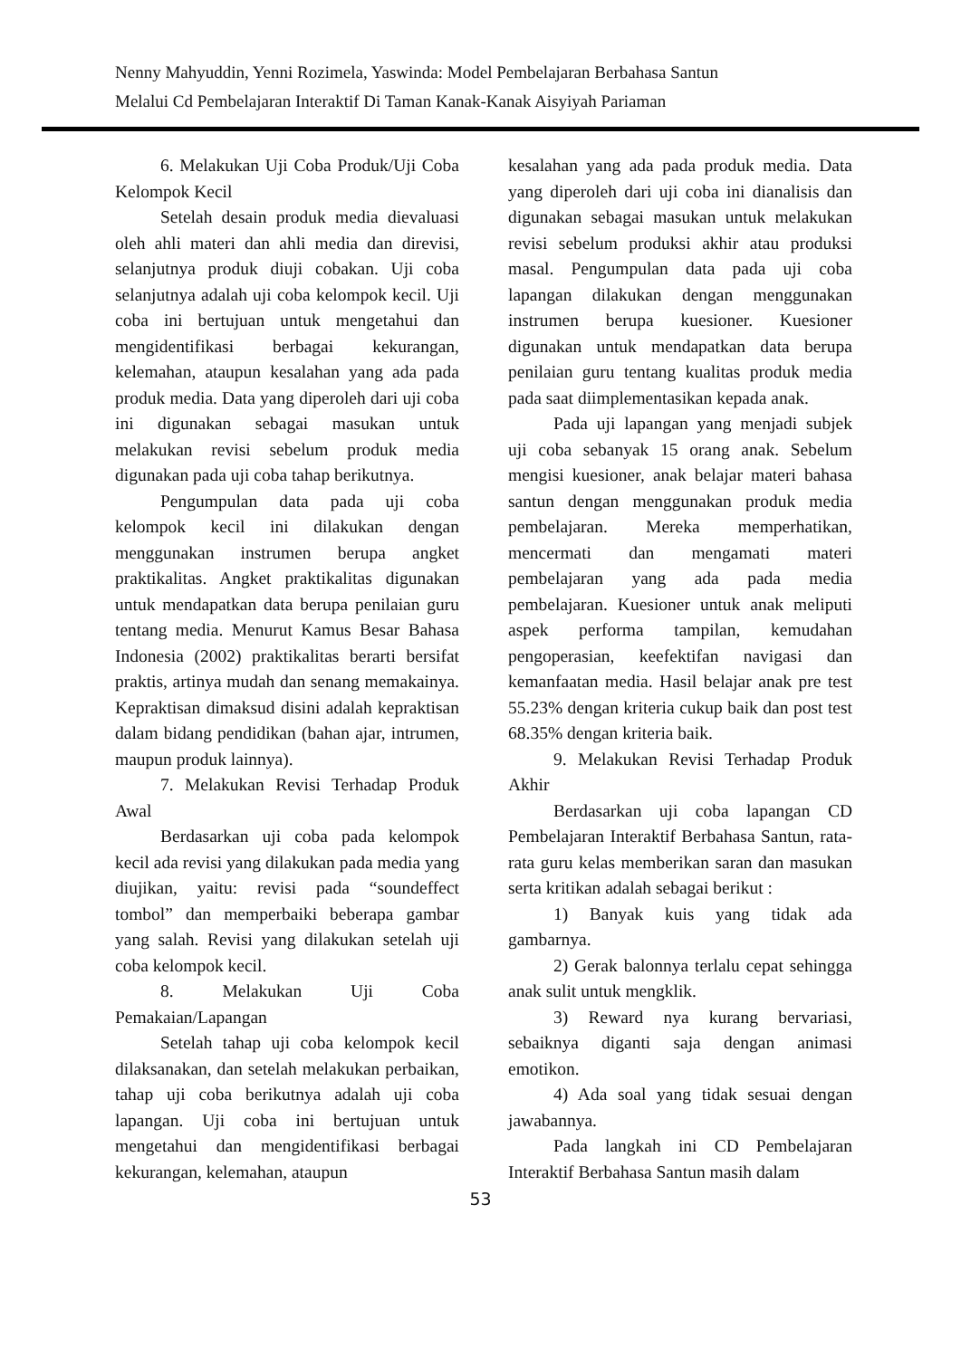Nenny Mahyuddin, Yenni Rozimela, Yaswinda: Model Pembelajaran Berbahasa Santun
Melalui Cd Pembelajaran Interaktif Di Taman Kanak-Kanak Aisyiyah Pariaman
6. Melakukan Uji Coba Produk/Uji Coba Kelompok Kecil
Setelah desain produk media dievaluasi oleh ahli materi dan ahli media dan direvisi, selanjutnya produk diuji cobakan. Uji coba selanjutnya adalah uji coba kelompok kecil. Uji coba ini bertujuan untuk mengetahui dan mengidentifikasi berbagai kekurangan, kelemahan, ataupun kesalahan yang ada pada produk media. Data yang diperoleh dari uji coba ini digunakan sebagai masukan untuk melakukan revisi sebelum produk media digunakan pada uji coba tahap berikutnya.
Pengumpulan data pada uji coba kelompok kecil ini dilakukan dengan menggunakan instrumen berupa angket praktikalitas. Angket praktikalitas digunakan untuk mendapatkan data berupa penilaian guru tentang media. Menurut Kamus Besar Bahasa Indonesia (2002) praktikalitas berarti bersifat praktis, artinya mudah dan senang memakainya. Kepraktisan dimaksud disini adalah kepraktisan dalam bidang pendidikan (bahan ajar, intrumen, maupun produk lainnya).
7. Melakukan Revisi Terhadap Produk Awal
Berdasarkan uji coba pada kelompok kecil ada revisi yang dilakukan pada media yang diujikan, yaitu: revisi pada “soundeffect tombol” dan memperbaiki beberapa gambar yang salah. Revisi yang dilakukan setelah uji coba kelompok kecil.
8. Melakukan Uji Coba Pemakaian/Lapangan
Setelah tahap uji coba kelompok kecil dilaksanakan, dan setelah melakukan perbaikan, tahap uji coba berikutnya adalah uji coba lapangan. Uji coba ini bertujuan untuk mengetahui dan mengidentifikasi berbagai kekurangan, kelemahan, ataupun
kesalahan yang ada pada produk media. Data yang diperoleh dari uji coba ini dianalisis dan digunakan sebagai masukan untuk melakukan revisi sebelum produksi akhir atau produksi masal. Pengumpulan data pada uji coba lapangan dilakukan dengan menggunakan instrumen berupa kuesioner. Kuesioner digunakan untuk mendapatkan data berupa penilaian guru tentang kualitas produk media pada saat diimplementasikan kepada anak.
Pada uji lapangan yang menjadi subjek uji coba sebanyak 15 orang anak. Sebelum mengisi kuesioner, anak belajar materi bahasa santun dengan menggunakan produk media pembelajaran. Mereka memperhatikan, mencermati dan mengamati materi pembelajaran yang ada pada media pembelajaran. Kuesioner untuk anak meliputi aspek performa tampilan, kemudahan pengoperasian, keefektifan navigasi dan kemanfaatan media. Hasil belajar anak pre test 55.23% dengan kriteria cukup baik dan post test 68.35% dengan kriteria baik.
9. Melakukan Revisi Terhadap Produk Akhir
Berdasarkan uji coba lapangan CD Pembelajaran Interaktif Berbahasa Santun, rata-rata guru kelas memberikan saran dan masukan serta kritikan adalah sebagai berikut :
1) Banyak kuis yang tidak ada gambarnya.
2) Gerak balonnya terlalu cepat sehingga anak sulit untuk mengklik.
3) Reward nya kurang bervariasi, sebaiknya diganti saja dengan animasi emotikon.
4) Ada soal yang tidak sesuai dengan jawabannya.
Pada langkah ini CD Pembelajaran Interaktif Berbahasa Santun masih dalam
53